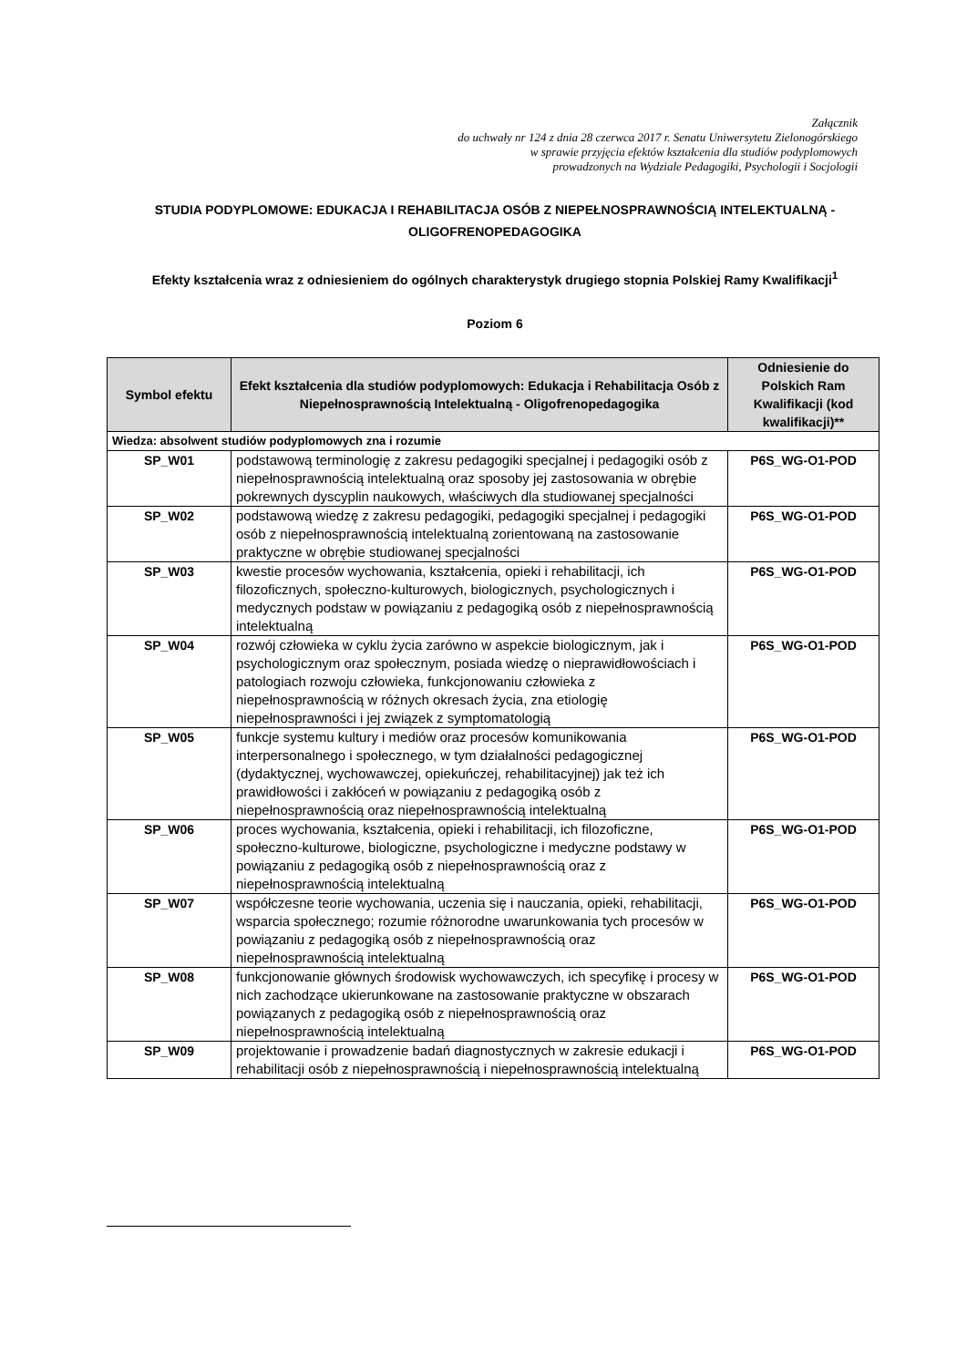Załącznik
do uchwały nr 124 z dnia 28 czerwca 2017 r. Senatu Uniwersytetu Zielonogórskiego
w sprawie przyjęcia efektów kształcenia dla studiów podyplomowych
prowadzonych na Wydziale Pedagogiki, Psychologii i Socjologii
STUDIA PODYPLOMOWE: EDUKACJA I REHABILITACJA OSÓB Z NIEPEŁNOSPRAWNOŚCIĄ INTELEKTUALNĄ - OLIGOFRENOPEDAGOGIKA
Efekty kształcenia wraz z odniesieniem do ogólnych charakterystyk drugiego stopnia Polskiej Ramy Kwalifikacji<sup>1</sup>
Poziom 6
| Symbol efektu | Efekt kształcenia dla studiów podyplomowych: Edukacja i Rehabilitacja Osób z Niepełnosprawnością Intelektualną - Oligofrenopedagogika | Odniesienie do Polskich Ram Kwalifikacji (kod kwalifikacji)** |
| --- | --- | --- |
| Wiedza: absolwent studiów podyplomowych zna i rozumie | | |
| SP_W01 | podstawową terminologię z zakresu pedagogiki specjalnej i pedagogiki osób z niepełnosprawnością intelektualną oraz sposoby jej zastosowania w obrębie pokrewnych dyscyplin naukowych, właściwych dla studiowanej specjalności | P6S_WG-O1-POD |
| SP_W02 | podstawową wiedzę z zakresu pedagogiki, pedagogiki specjalnej i pedagogiki osób z niepełnosprawnością intelektualną zorientowaną na zastosowanie praktyczne w obrębie studiowanej specjalności | P6S_WG-O1-POD |
| SP_W03 | kwestie procesów wychowania, kształcenia, opieki i rehabilitacji, ich filozoficznych, społeczno-kulturowych, biologicznych, psychologicznych i medycznych podstaw w powiązaniu z pedagogiką osób z niepełnosprawnością intelektualną | P6S_WG-O1-POD |
| SP_W04 | rozwój człowieka w cyklu życia zarówno w aspekcie biologicznym, jak i psychologicznym oraz społecznym, posiada wiedzę o nieprawidłowościach i patologiach rozwoju człowieka, funkcjonowaniu człowieka z niepełnosprawnością w różnych okresach życia, zna etiologię niepełnosprawności i jej związek z symptomatologią | P6S_WG-O1-POD |
| SP_W05 | funkcje systemu kultury i mediów oraz procesów komunikowania interpersonalnego i społecznego, w tym działalności pedagogicznej (dydaktycznej, wychowawczej, opiekuńczej, rehabilitacyjnej) jak też ich prawidłowości i zakłóceń w powiązaniu z pedagogiką osób z niepełnosprawnością oraz niepełnosprawnością intelektualną | P6S_WG-O1-POD |
| SP_W06 | proces wychowania, kształcenia, opieki i rehabilitacji, ich filozoficzne, społeczno-kulturowe, biologiczne, psychologiczne i medyczne podstawy w powiązaniu z pedagogiką osób z niepełnosprawnością oraz z niepełnosprawnością intelektualną | P6S_WG-O1-POD |
| SP_W07 | współczesne teorie wychowania, uczenia się i nauczania, opieki, rehabilitacji, wsparcia społecznego; rozumie różnorodne uwarunkowania tych procesów w powiązaniu z pedagogiką osób z niepełnosprawnością oraz niepełnosprawnością intelektualną | P6S_WG-O1-POD |
| SP_W08 | funkcjonowanie głównych środowisk wychowawczych, ich specyfikę i procesy w nich zachodzące ukierunkowane na zastosowanie praktyczne w obszarach powiązanych z pedagogiką osób z niepełnosprawnością oraz niepełnosprawnością intelektualną | P6S_WG-O1-POD |
| SP_W09 | projektowanie i prowadzenie badań diagnostycznych w zakresie edukacji i rehabilitacji osób z niepełnosprawnością i niepełnosprawnością intelektualną | P6S_WG-O1-POD |